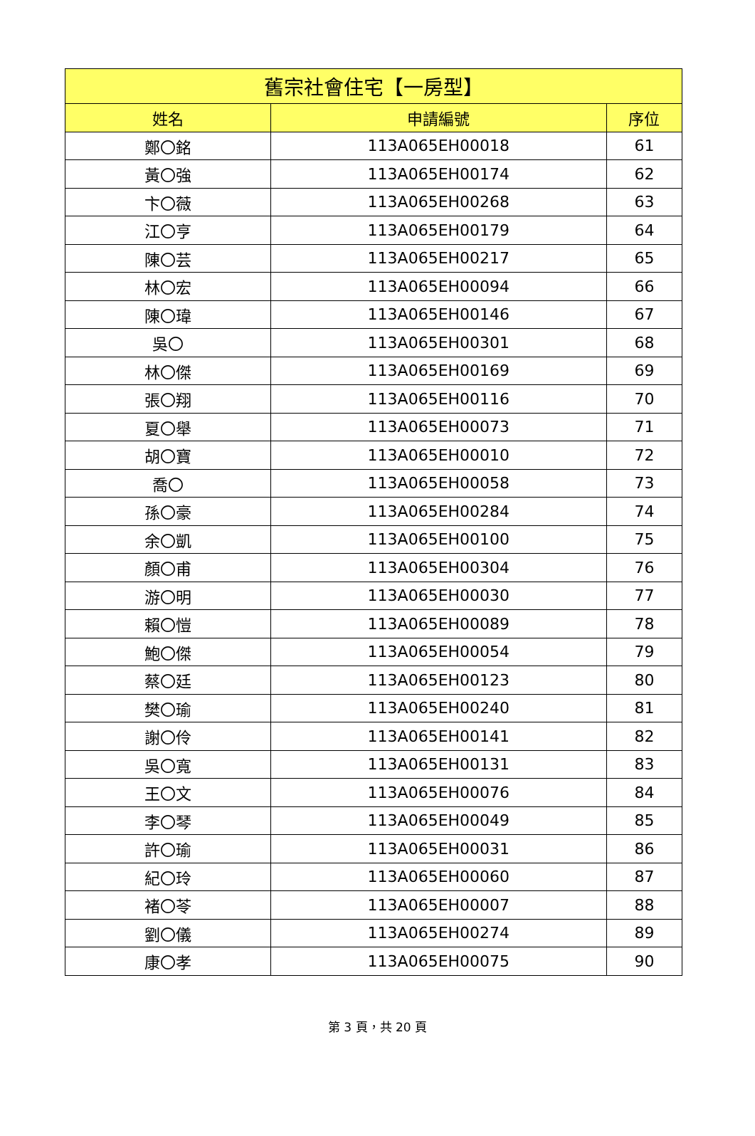| 舊宗社會住宅【一房型】 | | |
| --- | --- | --- |
| 姓名 | 申請編號 | 序位 |
| 鄭〇銘 | 113A065EH00018 | 61 |
| 黃〇強 | 113A065EH00174 | 62 |
| 卞〇薇 | 113A065EH00268 | 63 |
| 江〇亨 | 113A065EH00179 | 64 |
| 陳〇芸 | 113A065EH00217 | 65 |
| 林〇宏 | 113A065EH00094 | 66 |
| 陳〇瑋 | 113A065EH00146 | 67 |
| 吳〇 | 113A065EH00301 | 68 |
| 林〇傑 | 113A065EH00169 | 69 |
| 張〇翔 | 113A065EH00116 | 70 |
| 夏〇舉 | 113A065EH00073 | 71 |
| 胡〇寶 | 113A065EH00010 | 72 |
| 喬〇 | 113A065EH00058 | 73 |
| 孫〇豪 | 113A065EH00284 | 74 |
| 余〇凱 | 113A065EH00100 | 75 |
| 顏〇甫 | 113A065EH00304 | 76 |
| 游〇明 | 113A065EH00030 | 77 |
| 賴〇愷 | 113A065EH00089 | 78 |
| 鮑〇傑 | 113A065EH00054 | 79 |
| 蔡〇廷 | 113A065EH00123 | 80 |
| 樊〇瑜 | 113A065EH00240 | 81 |
| 謝〇伶 | 113A065EH00141 | 82 |
| 吳〇寬 | 113A065EH00131 | 83 |
| 王〇文 | 113A065EH00076 | 84 |
| 李〇琴 | 113A065EH00049 | 85 |
| 許〇瑜 | 113A065EH00031 | 86 |
| 紀〇玲 | 113A065EH00060 | 87 |
| 褚〇苓 | 113A065EH00007 | 88 |
| 劉〇儀 | 113A065EH00274 | 89 |
| 康〇孝 | 113A065EH00075 | 90 |
第 3 頁，共 20 頁